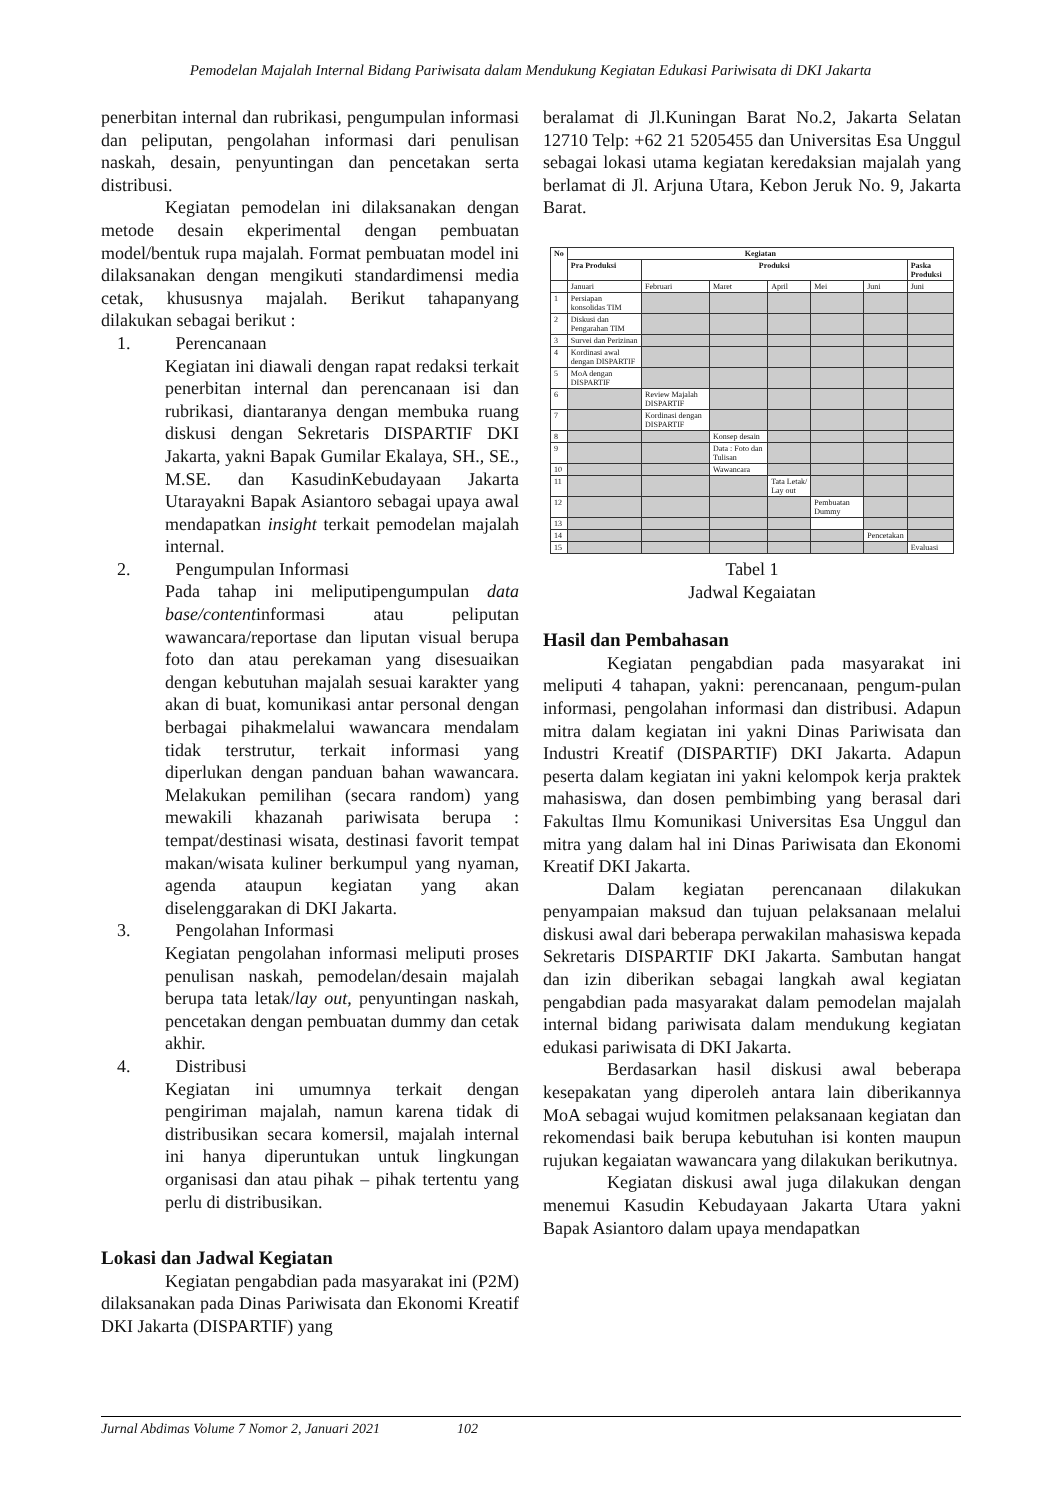Pemodelan Majalah Internal Bidang Pariwisata dalam Mendukung Kegiatan Edukasi Pariwisata di DKI Jakarta
penerbitan internal dan rubrikasi, pengumpulan informasi dan peliputan, pengolahan informasi dari penulisan naskah, desain, penyuntingan dan pencetakan serta distribusi.
Kegiatan pemodelan ini dilaksanakan dengan metode desain ekperimental dengan pembuatan model/bentuk rupa majalah. Format pembuatan model ini dilaksanakan dengan mengikuti standardimensi media cetak, khususnya majalah. Berikut tahapanyang dilakukan sebagai berikut :
1. Perencanaan
Kegiatan ini diawali dengan rapat redaksi terkait penerbitan internal dan perencanaan isi dan rubrikasi, diantaranya dengan membuka ruang diskusi dengan Sekretaris DISPARTIF DKI Jakarta, yakni Bapak Gumilar Ekalaya, SH., SE., M.SE. dan KasudinKebudayaan Jakarta Utarayakni Bapak Asiantoro sebagai upaya awal mendapatkan insight terkait pemodelan majalah internal.
2. Pengumpulan Informasi
Pada tahap ini meliputipengumpulan data base/contentinformasi atau peliputan wawancara/reportase dan liputan visual berupa foto dan atau perekaman yang disesuaikan dengan kebutuhan majalah sesuai karakter yang akan di buat, komunikasi antar personal dengan berbagai pihakmelalui wawancara mendalam tidak terstrutur, terkait informasi yang diperlukan dengan panduan bahan wawancara. Melakukan pemilihan (secara random) yang mewakili khazanah pariwisata berupa : tempat/destinasi wisata, destinasi favorit tempat makan/wisata kuliner berkumpul yang nyaman, agenda ataupun kegiatan yang akan diselenggarakan di DKI Jakarta.
3. Pengolahan Informasi
Kegiatan pengolahan informasi meliputi proses penulisan naskah, pemodelan/desain majalah berupa tata letak/lay out, penyuntingan naskah, pencetakan dengan pembuatan dummy dan cetak akhir.
4. Distribusi
Kegiatan ini umumnya terkait dengan pengiriman majalah, namun karena tidak di distribusikan secara komersil, majalah internal ini hanya diperuntukan untuk lingkungan organisasi dan atau pihak – pihak tertentu yang perlu di distribusikan.
Lokasi dan Jadwal Kegiatan
Kegiatan pengabdian pada masyarakat ini (P2M) dilaksanakan pada Dinas Pariwisata dan Ekonomi Kreatif DKI Jakarta (DISPARTIF) yang
beralamat di Jl.Kuningan Barat No.2, Jakarta Selatan 12710 Telp: +62 21 5205455 dan Universitas Esa Unggul sebagai lokasi utama kegiatan keredaksian majalah yang berlamat di Jl. Arjuna Utara, Kebon Jeruk No. 9, Jakarta Barat.
| No | Kegiatan | | | | | | |
| --- | --- | --- | --- | --- | --- | --- | --- |
| | Pra Produksi | Produksi | | | | | Paska Produksi |
| | Januari | Februari | Maret | April | Mei | Juni | Juni |
| 1 | Persiapan konsolidas TIM | | | | | | |
| 2 | Diskusi dan Pengarahan TIM | | | | | | |
| 3 | Survei dan Perizinan | | | | | | |
| 4 | Kordinasi awal dengan DISPARTIF | | | | | | |
| 5 | MoA dengan DISPARTIF | | | | | | |
| 6 | | Review Majalah DISPARTIF | | | | | |
| 7 | | Kordinasi dengan DISPARTIF | | | | | |
| 8 | | | Konsep desain | | | | |
| 9 | | | Data : Foto dan Tulisan | | | | |
| 10 | | | Wawancara | | | | |
| 11 | | | | Tata Letak/ Lay out | | | |
| 12 | | | | | Pembuatan Dummy | | |
| 13 | | | | | | | |
| 14 | | | | | | Pencetakan | |
| 15 | | | | | | | Evaluasi |
Tabel 1
Jadwal Kegaiatan
Hasil dan Pembahasan
Kegiatan pengabdian pada masyarakat ini meliputi 4 tahapan, yakni: perencanaan, pengum-pulan informasi, pengolahan informasi dan distribusi. Adapun mitra dalam kegiatan ini yakni Dinas Pariwisata dan Industri Kreatif (DISPARTIF) DKI Jakarta. Adapun peserta dalam kegiatan ini yakni kelompok kerja praktek mahasiswa, dan dosen pembimbing yang berasal dari Fakultas Ilmu Komunikasi Universitas Esa Unggul dan mitra yang dalam hal ini Dinas Pariwisata dan Ekonomi Kreatif DKI Jakarta.
Dalam kegiatan perencanaan dilakukan penyampaian maksud dan tujuan pelaksanaan melalui diskusi awal dari beberapa perwakilan mahasiswa kepada Sekretaris DISPARTIF DKI Jakarta. Sambutan hangat dan izin diberikan sebagai langkah awal kegiatan pengabdian pada masyarakat dalam pemodelan majalah internal bidang pariwisata dalam mendukung kegiatan edukasi pariwisata di DKI Jakarta.
Berdasarkan hasil diskusi awal beberapa kesepakatan yang diperoleh antara lain diberikannya MoA sebagai wujud komitmen pelaksanaan kegiatan dan rekomendasi baik berupa kebutuhan isi konten maupun rujukan kegaiatan wawancara yang dilakukan berikutnya.
Kegiatan diskusi awal juga dilakukan dengan menemui Kasudin Kebudayaan Jakarta Utara yakni Bapak Asiantoro dalam upaya mendapatkan
Jurnal Abdimas Volume 7 Nomor 2, Januari 2021 102